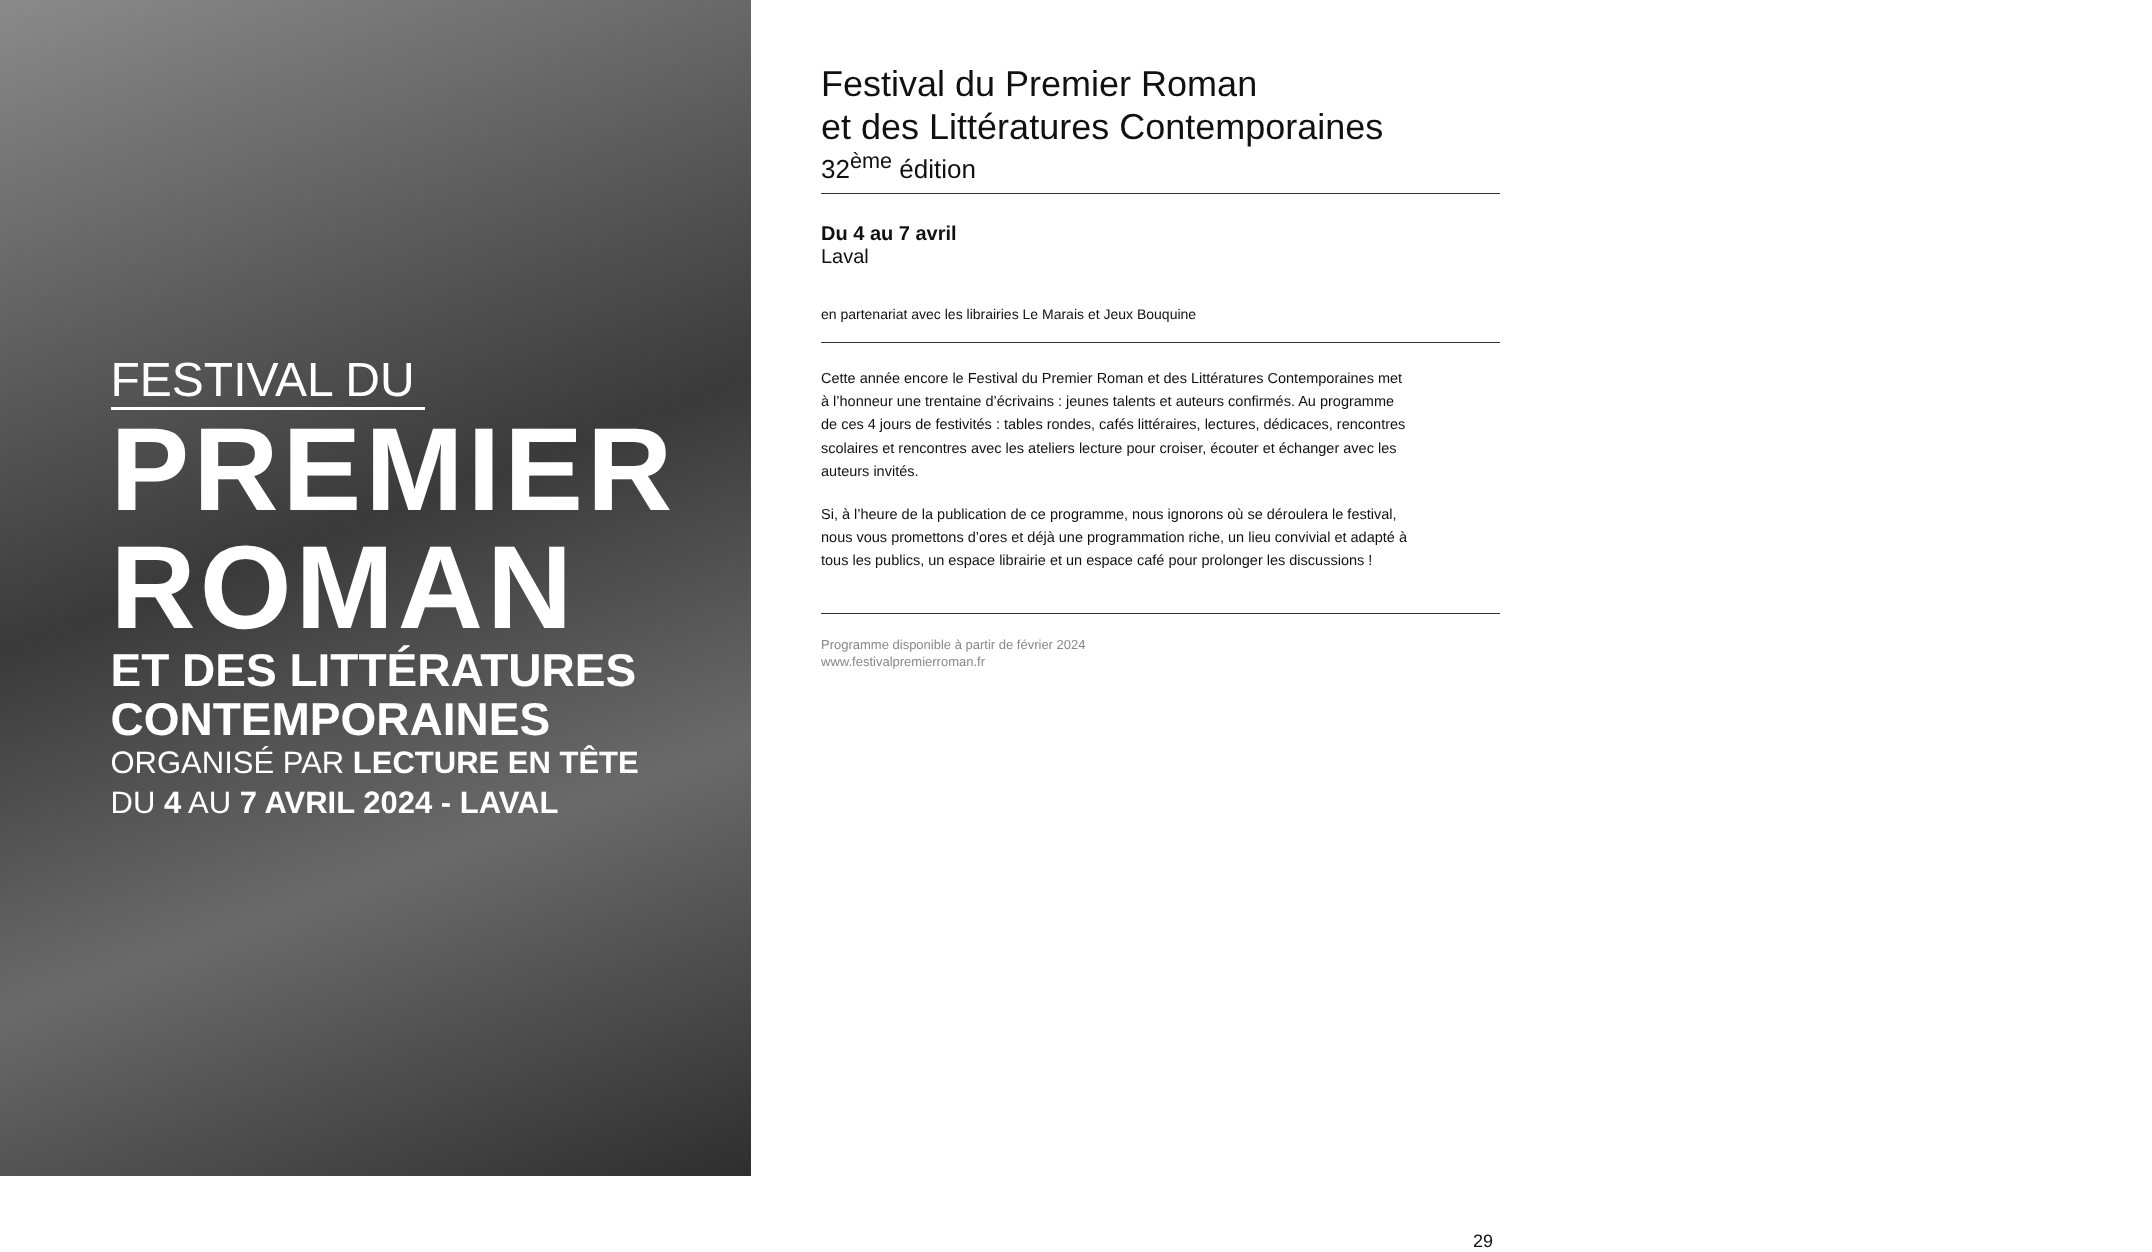FESTIVAL DU
PREMIER
ROMAN
ET DES LITTÉRATURES
CONTEMPORAINES
ORGANISÉ PAR LECTURE EN TÊTE
DU 4 AU 7 AVRIL 2024 - LAVAL
Festival du Premier Roman
et des Littératures Contemporaines
32<sup>ème</sup> édition
Du 4 au 7 avril
Laval
en partenariat avec les librairies Le Marais et Jeux Bouquine
Cette année encore le Festival du Premier Roman et des Littératures Contemporaines met à l’honneur une trentaine d’écrivains : jeunes talents et auteurs confirmés. Au programme de ces 4 jours de festivités : tables rondes, cafés littéraires, lectures, dédicaces, rencontres scolaires et rencontres avec les ateliers lecture pour croiser, écouter et échanger avec les auteurs invités.
Si, à l’heure de la publication de ce programme, nous ignorons où se déroulera le festival, nous vous promettons d’ores et déjà une programmation riche, un lieu convivial et adapté à tous les publics, un espace librairie et un espace café pour prolonger les discussions !
Programme disponible à partir de février 2024
www.festivalpremierroman.fr
29